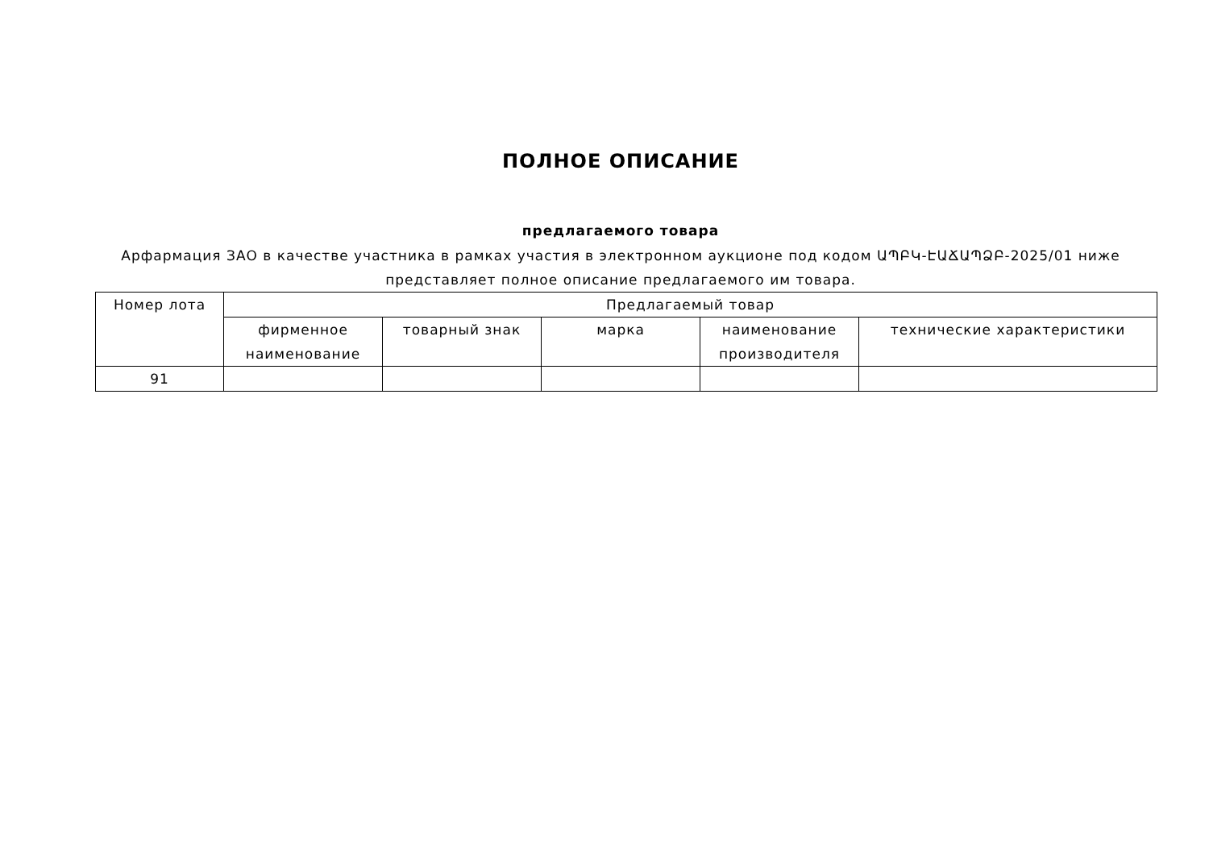ПОЛНОЕ ОПИСАНИЕ
предлагаемого товара
Арфармация ЗАО в качестве участника в рамках участия в электронном аукционе под кодом ԱՊԲԿ-ԷԱՃԱՊՁԲ-2025/01 ниже представляет полное описание предлагаемого им товара.
| Номер лота | Предлагаемый товар | | | | |
| --- | --- | --- | --- | --- | --- |
| | фирменное наименование | товарный знак | марка | наименование производителя | технические характеристики |
| 91 | | | | | |